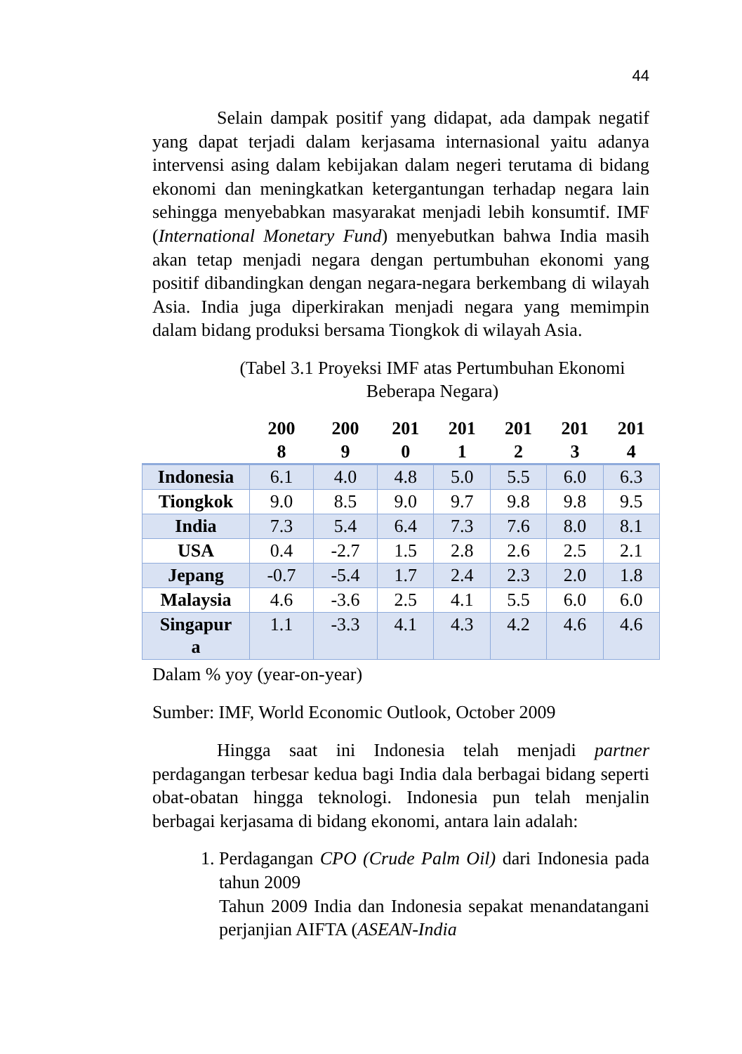44
Selain dampak positif yang didapat, ada dampak negatif yang dapat terjadi dalam kerjasama internasional yaitu adanya intervensi asing dalam kebijakan dalam negeri terutama di bidang ekonomi dan meningkatkan ketergantungan terhadap negara lain sehingga menyebabkan masyarakat menjadi lebih konsumtif. IMF (International Monetary Fund) menyebutkan bahwa India masih akan tetap menjadi negara dengan pertumbuhan ekonomi yang positif dibandingkan dengan negara-negara berkembang di wilayah Asia. India juga diperkirakan menjadi negara yang memimpin dalam bidang produksi bersama Tiongkok di wilayah Asia.
(Tabel 3.1 Proyeksi IMF atas Pertumbuhan Ekonomi Beberapa Negara)
| | 200 8 | 200 9 | 201 0 | 201 1 | 201 2 | 201 3 | 201 4 |
| --- | --- | --- | --- | --- | --- | --- | --- |
| Indonesia | 6.1 | 4.0 | 4.8 | 5.0 | 5.5 | 6.0 | 6.3 |
| Tiongkok | 9.0 | 8.5 | 9.0 | 9.7 | 9.8 | 9.8 | 9.5 |
| India | 7.3 | 5.4 | 6.4 | 7.3 | 7.6 | 8.0 | 8.1 |
| USA | 0.4 | -2.7 | 1.5 | 2.8 | 2.6 | 2.5 | 2.1 |
| Jepang | -0.7 | -5.4 | 1.7 | 2.4 | 2.3 | 2.0 | 1.8 |
| Malaysia | 4.6 | -3.6 | 2.5 | 4.1 | 5.5 | 6.0 | 6.0 |
| Singapur a | 1.1 | -3.3 | 4.1 | 4.3 | 4.2 | 4.6 | 4.6 |
Dalam % yoy (year-on-year)
Sumber: IMF, World Economic Outlook, October 2009
Hingga saat ini Indonesia telah menjadi partner perdagangan terbesar kedua bagi India dala berbagai bidang seperti obat-obatan hingga teknologi. Indonesia pun telah menjalin berbagai kerjasama di bidang ekonomi, antara lain adalah:
1. Perdagangan CPO (Crude Palm Oil) dari Indonesia pada tahun 2009
Tahun 2009 India dan Indonesia sepakat menandatangani perjanjian AIFTA (ASEAN-India